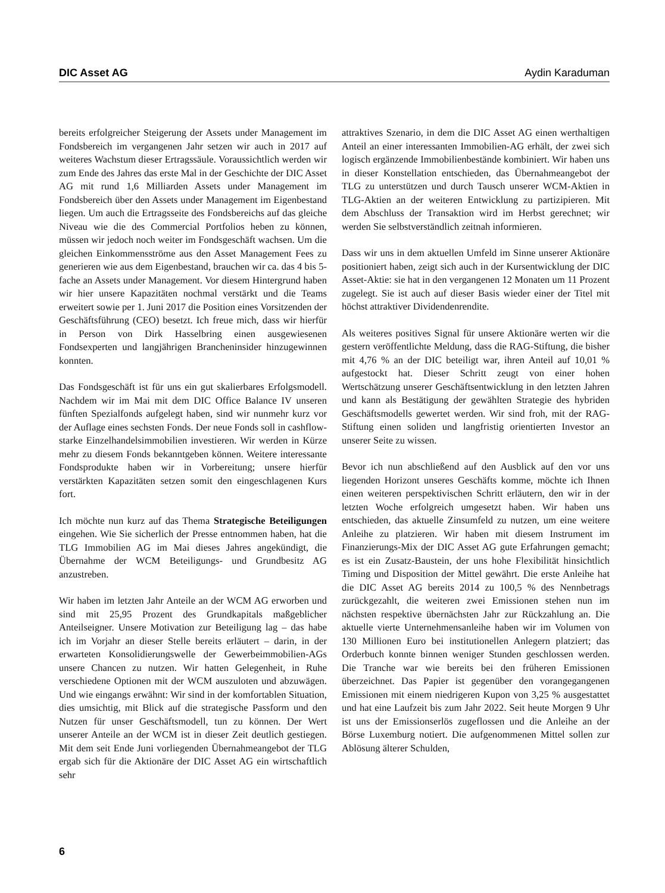DIC Asset AG Aydin Karaduman
bereits erfolgreicher Steigerung der Assets under Management im Fondsbereich im vergangenen Jahr setzen wir auch in 2017 auf weiteres Wachstum dieser Ertragssäule. Voraussichtlich werden wir zum Ende des Jahres das erste Mal in der Geschichte der DIC Asset AG mit rund 1,6 Milliarden Assets under Management im Fondsbereich über den Assets under Management im Eigenbestand liegen. Um auch die Ertragsseite des Fondsbereichs auf das gleiche Niveau wie die des Commercial Portfolios heben zu können, müssen wir jedoch noch weiter im Fondsgeschäft wachsen. Um die gleichen Einkommensströme aus den Asset Management Fees zu generieren wie aus dem Eigenbestand, brauchen wir ca. das 4 bis 5-fache an Assets under Management. Vor diesem Hintergrund haben wir hier unsere Kapazitäten nochmal verstärkt und die Teams erweitert sowie per 1. Juni 2017 die Position eines Vorsitzenden der Geschäftsführung (CEO) besetzt. Ich freue mich, dass wir hierfür in Person von Dirk Hasselbring einen ausgewiesenen Fondsexperten und langjährigen Brancheninsider hinzugewinnen konnten.
Das Fondsgeschäft ist für uns ein gut skalierbares Erfolgsmodell. Nachdem wir im Mai mit dem DIC Office Balance IV unseren fünften Spezialfonds aufgelegt haben, sind wir nunmehr kurz vor der Auflage eines sechsten Fonds. Der neue Fonds soll in cashflow-starke Einzelhandelsimmobilien investieren. Wir werden in Kürze mehr zu diesem Fonds bekanntgeben können. Weitere interessante Fondsprodukte haben wir in Vorbereitung; unsere hierfür verstärkten Kapazitäten setzen somit den eingeschlagenen Kurs fort.
Ich möchte nun kurz auf das Thema Strategische Beteiligungen eingehen. Wie Sie sicherlich der Presse entnommen haben, hat die TLG Immobilien AG im Mai dieses Jahres angekündigt, die Übernahme der WCM Beteiligungs- und Grundbesitz AG anzustreben.
Wir haben im letzten Jahr Anteile an der WCM AG erworben und sind mit 25,95 Prozent des Grundkapitals maßgeblicher Anteilseigner. Unsere Motivation zur Beteiligung lag – das habe ich im Vorjahr an dieser Stelle bereits erläutert – darin, in der erwarteten Konsolidierungswelle der Gewerbeimmobilien-AGs unsere Chancen zu nutzen. Wir hatten Gelegenheit, in Ruhe verschiedene Optionen mit der WCM auszuloten und abzuwägen. Und wie eingangs erwähnt: Wir sind in der komfortablen Situation, dies umsichtig, mit Blick auf die strategische Passform und den Nutzen für unser Geschäftsmodell, tun zu können. Der Wert unserer Anteile an der WCM ist in dieser Zeit deutlich gestiegen. Mit dem seit Ende Juni vorliegenden Übernahmeangebot der TLG ergab sich für die Aktionäre der DIC Asset AG ein wirtschaftlich sehr
attraktives Szenario, in dem die DIC Asset AG einen werthaltigen Anteil an einer interessanten Immobilien-AG erhält, der zwei sich logisch ergänzende Immobilienbestände kombiniert. Wir haben uns in dieser Konstellation entschieden, das Übernahmeangebot der TLG zu unterstützen und durch Tausch unserer WCM-Aktien in TLG-Aktien an der weiteren Entwicklung zu partizipieren. Mit dem Abschluss der Transaktion wird im Herbst gerechnet; wir werden Sie selbstverständlich zeitnah informieren.
Dass wir uns in dem aktuellen Umfeld im Sinne unserer Aktionäre positioniert haben, zeigt sich auch in der Kursentwicklung der DIC Asset-Aktie: sie hat in den vergangenen 12 Monaten um 11 Prozent zugelegt. Sie ist auch auf dieser Basis wieder einer der Titel mit höchst attraktiver Dividendenrendite.
Als weiteres positives Signal für unsere Aktionäre werten wir die gestern veröffentlichte Meldung, dass die RAG-Stiftung, die bisher mit 4,76 % an der DIC beteiligt war, ihren Anteil auf 10,01 % aufgestockt hat. Dieser Schritt zeugt von einer hohen Wertschätzung unserer Geschäftsentwicklung in den letzten Jahren und kann als Bestätigung der gewählten Strategie des hybriden Geschäftsmodells gewertet werden. Wir sind froh, mit der RAG-Stiftung einen soliden und langfristig orientierten Investor an unserer Seite zu wissen.
Bevor ich nun abschließend auf den Ausblick auf den vor uns liegenden Horizont unseres Geschäfts komme, möchte ich Ihnen einen weiteren perspektivischen Schritt erläutern, den wir in der letzten Woche erfolgreich umgesetzt haben. Wir haben uns entschieden, das aktuelle Zinsumfeld zu nutzen, um eine weitere Anleihe zu platzieren. Wir haben mit diesem Instrument im Finanzierungs-Mix der DIC Asset AG gute Erfahrungen gemacht; es ist ein Zusatz-Baustein, der uns hohe Flexibilität hinsichtlich Timing und Disposition der Mittel gewährt. Die erste Anleihe hat die DIC Asset AG bereits 2014 zu 100,5 % des Nennbetrags zurückgezahlt, die weiteren zwei Emissionen stehen nun im nächsten respektive übernächsten Jahr zur Rückzahlung an. Die aktuelle vierte Unternehmensanleihe haben wir im Volumen von 130 Millionen Euro bei institutionellen Anlegern platziert; das Orderbuch konnte binnen weniger Stunden geschlossen werden. Die Tranche war wie bereits bei den früheren Emissionen überzeichnet. Das Papier ist gegenüber den vorangegangenen Emissionen mit einem niedrigeren Kupon von 3,25 % ausgestattet und hat eine Laufzeit bis zum Jahr 2022. Seit heute Morgen 9 Uhr ist uns der Emissionserlös zugeflossen und die Anleihe an der Börse Luxemburg notiert. Die aufgenommenen Mittel sollen zur Ablösung älterer Schulden,
6